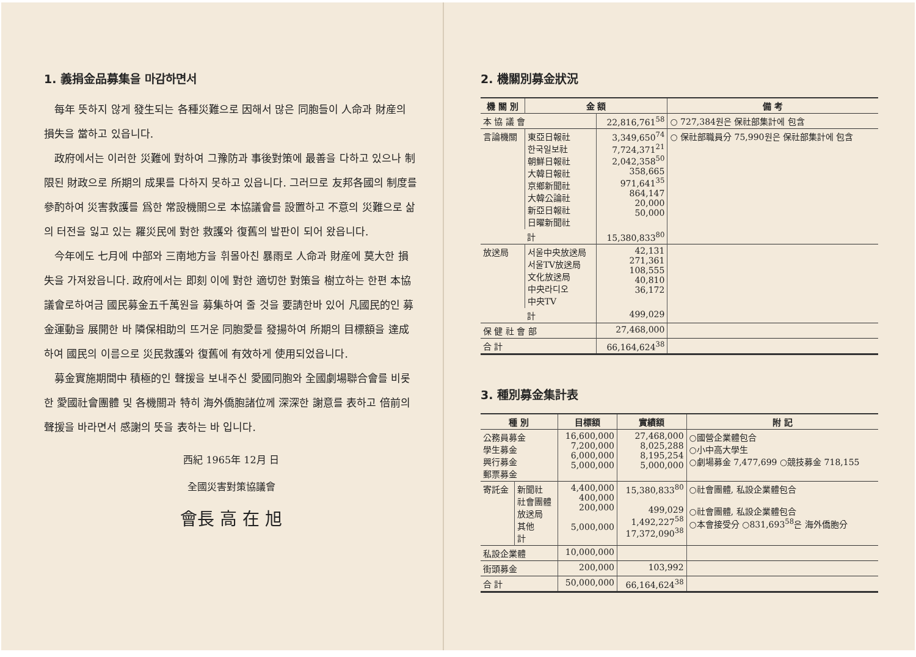1. 義捐金品募集을 마감하면서
每年 뜻하지 않게 發生되는 各種災難으로 因해서 많은 同胞들이 人命과 財産의 損失을 當하고 있읍니다.
政府에서는 이러한 災難에 對하여 그豫防과 事後對策에 最善을 다하고 있으나 制限된 財政으로 所期의 成果를 다하지 못하고 있읍니다. 그러므로 友邦各國의 制度를 參酌하여 災害救護를 爲한 常設機關으로 本協議會를 設置하고 不意의 災難으로 삶의 터전을 잃고 있는 羅災民에 對한 救護와 復舊의 발판이 되어 왔읍니다.
今年에도 七月에 中部와 三南地方을 휘몰아친 暴雨로 人命과 財産에 莫大한 損失을 가져왔읍니다. 政府에서는 即刻 이에 對한 適切한 對策을 樹立하는 한편 本協議會로하여금 國民募金五千萬원을 募集하여 줄 것을 要請한바 있어 凡國民的인 募金運動을 展開한 바 隣保相助의 뜨거운 同胞愛를 發揚하여 所期의 目標額을 達成하여 國民의 이름으로 災民救護와 復舊에 有效하게 使用되었읍니다.
募金實施期間中 積極的인 聲援을 보내주신 愛國同胞와 全國劇場聯合會를 비롯한 愛國社會團體 및 各機關과 特히 海外僑胞諸位께 深深한 謝意를 表하고 倍前의 聲援을 바라면서 感謝의 뜻을 表하는 바 입니다.
西紀 1965年 12月 日
全國災害對策協議會
會長 高 在 旭
2. 機關別募金狀況
| 機 關 別 | 金 額 | | 備 考 |
| --- | --- | --- | --- |
| 本 協 議 會 | | 22,816,761<sup>58</sup> | ○ 727,384원은 保社部集計에 包含 |
| 言論機關 | 東亞日報社 한국일보社 朝鮮日報社 大韓日報社 京鄉新聞社 大韓公論社 新亞日報社 日曜新聞社 | 3,349,650<sup>74</sup> 7,724,371<sup>21</sup> 2,042,358<sup>50</sup> 358,665 971,641<sup>35</sup> 864,147 20,000 50,000 | ○ 保社部職員分 75,990원은 保社部集計에 包含 |
| | 計 | 15,380,833<sup>80</sup> | |
| 放送局 | 서울中央放送局 서울TV放送局 文化放送局 中央라디오 中央TV | 42,131 271,361 108,555 40,810 36,172 | |
| | 計 | 499,029 | |
| 保 健 社 會 部 | | 27,468,000 | |
| 合 計 | | 66,164,624<sup>38</sup> | |
3. 種別募金集計表
| 種 別 | | 目標額 | 實績額 | 附 記 |
| --- | --- | --- | --- | --- |
| 公務員募金 學生募金 興行募金 郵票募金 | | 16,600,000 7,200,000 6,000,000 5,000,000 | 27,468,000 8,025,288 8,195,254 5,000,000 | ○國營企業體包合 ○小中高大學生 ○劇場募金 7,477,699 ○競技募金 718,155 |
| 寄託金 | 新聞社 社會團體 放送局 其他 計 | 4,400,000 400,000 200,000 5,000,000 | 15,380,833<sup>80</sup> 499,029 1,492,227<sup>58</sup> 17,372,090<sup>38</sup> | ○社會團體, 私設企業體包合 ○社會團體, 私設企業體包合 ○本會接受分 ○831,693<sup>58</sup>은 海外僑胞分 |
| 私設企業體 | | 10,000,000 | | |
| 街頭募金 | | 200,000 | 103,992 | |
| 合 計 | | 50,000,000 | 66,164,624<sup>38</sup> | |